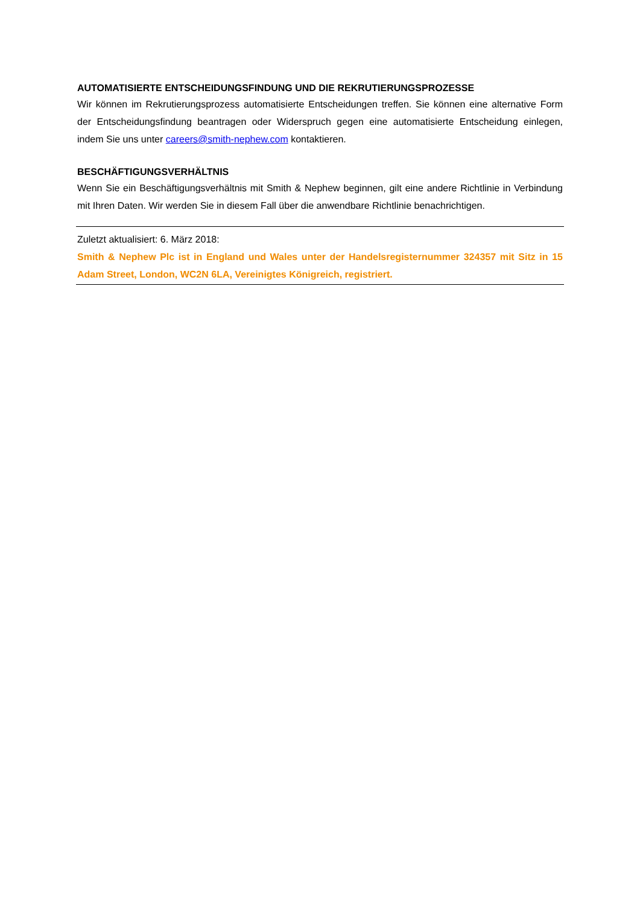AUTOMATISIERTE ENTSCHEIDUNGSFINDUNG UND DIE REKRUTIERUNGSPROZESSE
Wir können im Rekrutierungsprozess automatisierte Entscheidungen treffen. Sie können eine alternative Form der Entscheidungsfindung beantragen oder Widerspruch gegen eine automatisierte Entscheidung einlegen, indem Sie uns unter careers@smith-nephew.com kontaktieren.
BESCHÄFTIGUNGSVERHÄLTNIS
Wenn Sie ein Beschäftigungsverhältnis mit Smith & Nephew beginnen, gilt eine andere Richtlinie in Verbindung mit Ihren Daten. Wir werden Sie in diesem Fall über die anwendbare Richtlinie benachrichtigen.
Zuletzt aktualisiert: 6. März 2018:
Smith & Nephew Plc ist in England und Wales unter der Handelsregisternummer 324357 mit Sitz in 15 Adam Street, London, WC2N 6LA, Vereinigtes Königreich, registriert.